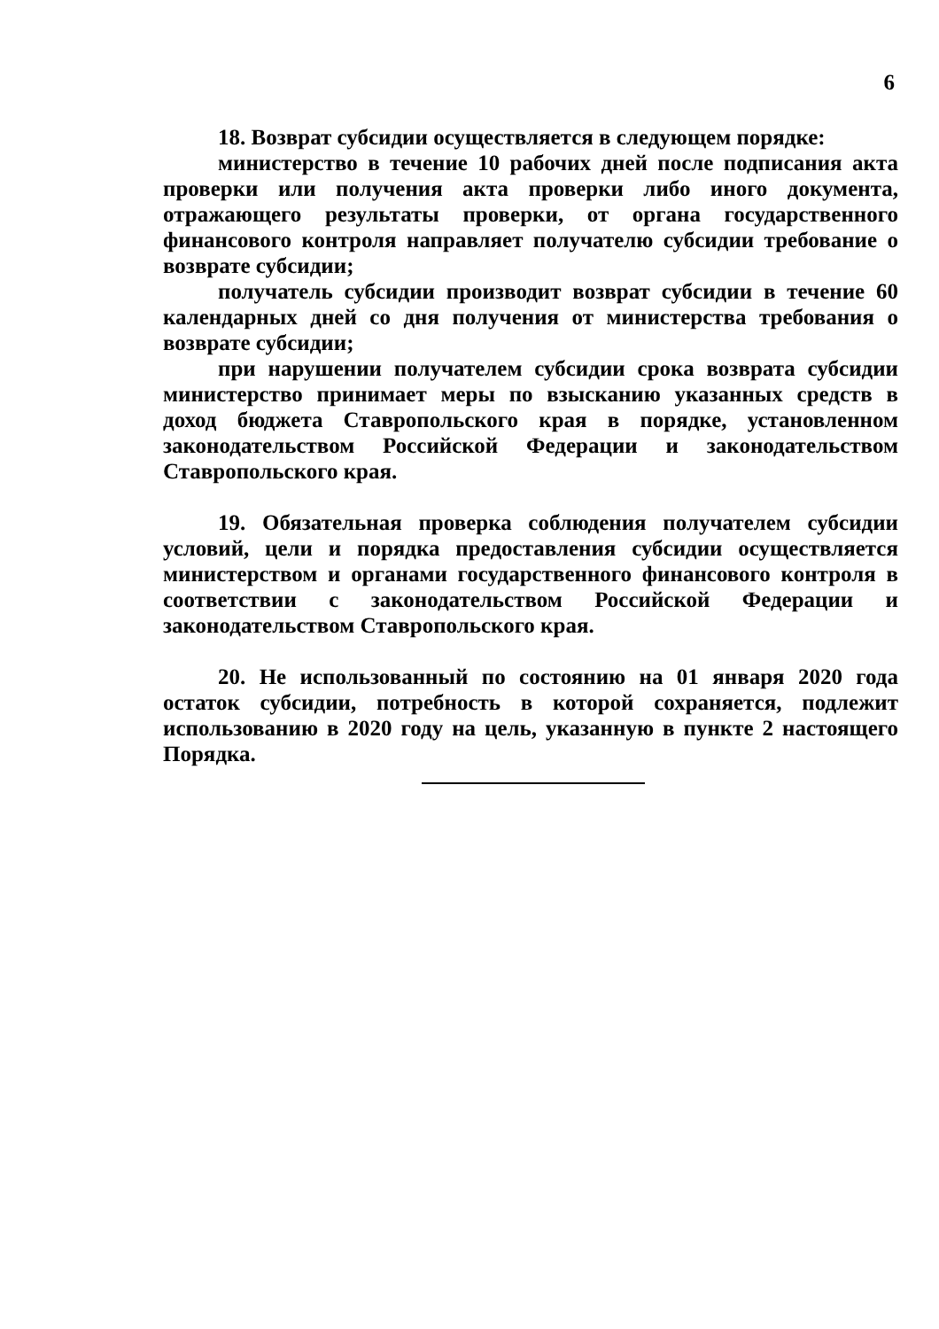6
18. Возврат субсидии осуществляется в следующем порядке:
министерство в течение 10 рабочих дней после подписания акта проверки или получения акта проверки либо иного документа, отражающего результаты проверки, от органа государственного финансового контроля направляет получателю субсидии требование о возврате субсидии;
получатель субсидии производит возврат субсидии в течение 60 календарных дней со дня получения от министерства требования о возврате субсидии;
при нарушении получателем субсидии срока возврата субсидии министерство принимает меры по взысканию указанных средств в доход бюджета Ставропольского края в порядке, установленном законодательством Российской Федерации и законодательством Ставропольского края.
19. Обязательная проверка соблюдения получателем субсидии условий, цели и порядка предоставления субсидии осуществляется министерством и органами государственного финансового контроля в соответствии с законодательством Российской Федерации и законодательством Ставропольского края.
20. Не использованный по состоянию на 01 января 2020 года остаток субсидии, потребность в которой сохраняется, подлежит использованию в 2020 году на цель, указанную в пункте 2 настоящего Порядка.